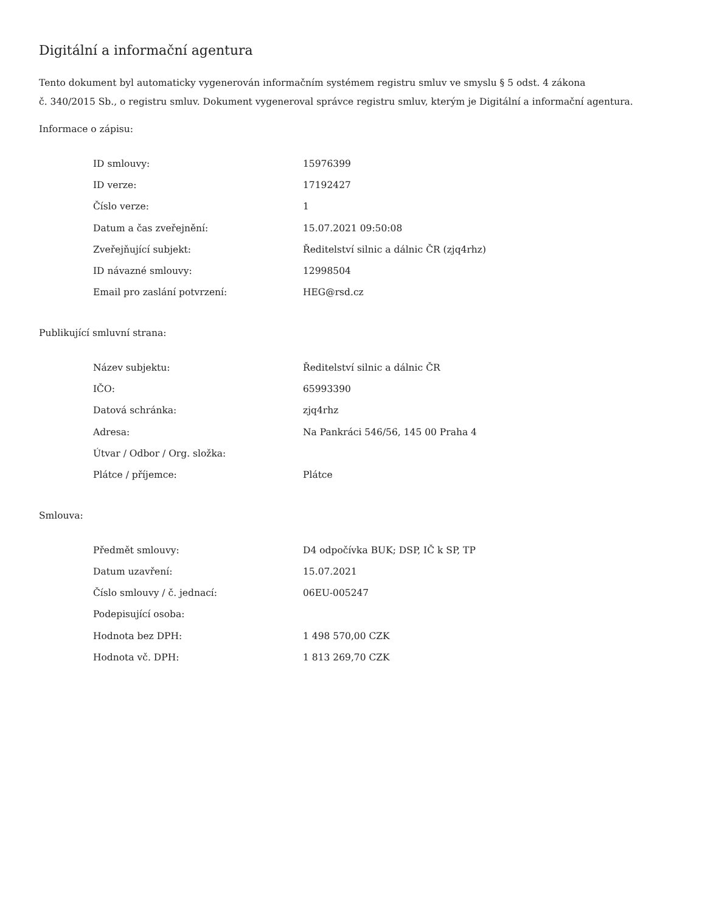Digitální a informační agentura
Tento dokument byl automaticky vygenerován informačním systémem registru smluv ve smyslu § 5 odst. 4 zákona
č. 340/2015 Sb., o registru smluv. Dokument vygeneroval správce registru smluv, kterým je Digitální a informační agentura.
Informace o zápisu:
| ID smlouvy: | 15976399 |
| ID verze: | 17192427 |
| Číslo verze: | 1 |
| Datum a čas zveřejnění: | 15.07.2021 09:50:08 |
| Zveřejňující subjekt: | Ředitelství silnic a dálnic ČR (zjq4rhz) |
| ID návazné smlouvy: | 12998504 |
| Email pro zaslání potvrzení: | HEG@rsd.cz |
Publikující smluvní strana:
| Název subjektu: | Ředitelství silnic a dálnic ČR |
| IČO: | 65993390 |
| Datová schránka: | zjq4rhz |
| Adresa: | Na Pankráci 546/56, 145 00 Praha 4 |
| Útvar / Odbor / Org. složka: | |
| Plátce / příjemce: | Plátce |
Smlouva:
| Předmět smlouvy: | D4 odpočívka BUK; DSP, IČ k SP, TP |
| Datum uzavření: | 15.07.2021 |
| Číslo smlouvy / č. jednací: | 06EU-005247 |
| Podepisující osoba: | |
| Hodnota bez DPH: | 1 498 570,00 CZK |
| Hodnota vč. DPH: | 1 813 269,70 CZK |